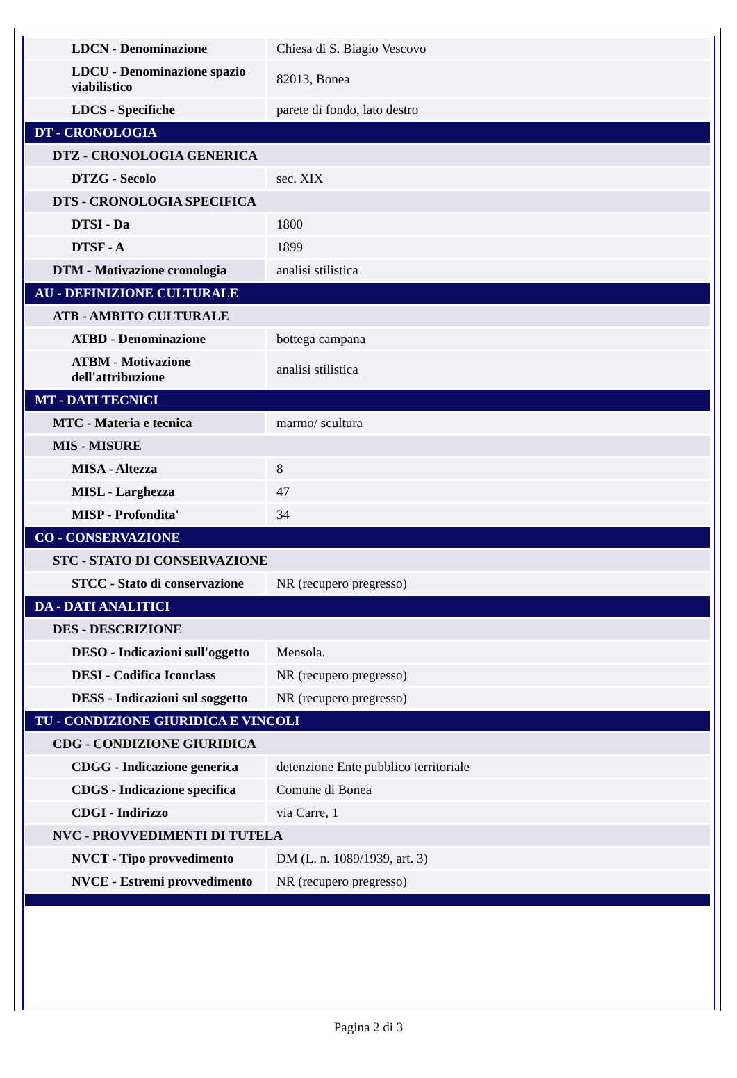| LDCN - Denominazione | Chiesa di S. Biagio Vescovo |
| LDCU - Denominazione spazio viabilistico | 82013, Bonea |
| LDCS - Specifiche | parete di fondo, lato destro |
| DT - CRONOLOGIA | |
| DTZ - CRONOLOGIA GENERICA | |
| DTZG - Secolo | sec. XIX |
| DTS - CRONOLOGIA SPECIFICA | |
| DTSI - Da | 1800 |
| DTSF - A | 1899 |
| DTM - Motivazione cronologia | analisi stilistica |
| AU - DEFINIZIONE CULTURALE | |
| ATB - AMBITO CULTURALE | |
| ATBD - Denominazione | bottega campana |
| ATBM - Motivazione dell'attribuzione | analisi stilistica |
| MT - DATI TECNICI | |
| MTC - Materia e tecnica | marmo/ scultura |
| MIS - MISURE | |
| MISA - Altezza | 8 |
| MISL - Larghezza | 47 |
| MISP - Profondita' | 34 |
| CO - CONSERVAZIONE | |
| STC - STATO DI CONSERVAZIONE | |
| STCC - Stato di conservazione | NR (recupero pregresso) |
| DA - DATI ANALITICI | |
| DES - DESCRIZIONE | |
| DESO - Indicazioni sull'oggetto | Mensola. |
| DESI - Codifica Iconclass | NR (recupero pregresso) |
| DESS - Indicazioni sul soggetto | NR (recupero pregresso) |
| TU - CONDIZIONE GIURIDICA E VINCOLI | |
| CDG - CONDIZIONE GIURIDICA | |
| CDGG - Indicazione generica | detenzione Ente pubblico territoriale |
| CDGS - Indicazione specifica | Comune di Bonea |
| CDGI - Indirizzo | via Carre, 1 |
| NVC - PROVVEDIMENTI DI TUTELA | |
| NVCT - Tipo provvedimento | DM (L. n. 1089/1939, art. 3) |
| NVCE - Estremi provvedimento | NR (recupero pregresso) |
Pagina 2 di 3